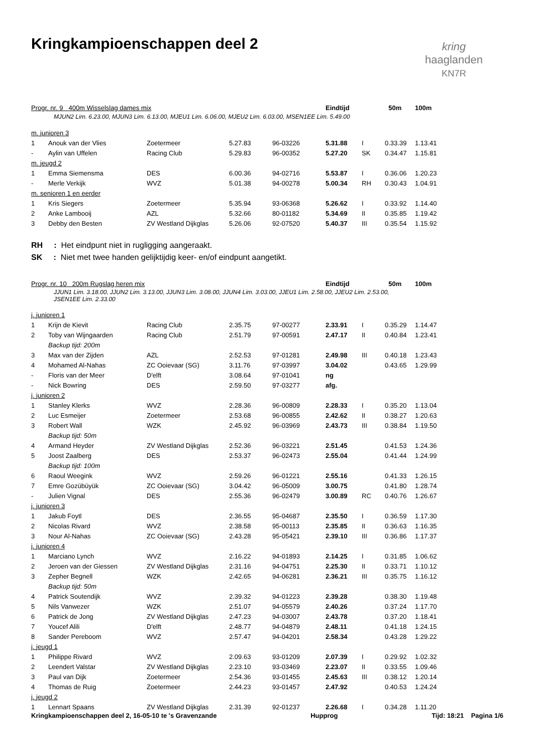Kringkampioenschappen deel 2
kring
haaglanden
KN7R
| Progr. nr. 9 400m Wisselslag dames mix | | | | | Eindtijd | | 50m | 100m |
| MJUN2 Lim. 6.23.00, MJUN3 Lim. 6.13.00, MJEU1 Lim. 6.06.00, MJEU2 Lim. 6.03.00, MSEN1EE Lim. 5.49.00 | | | | | | | | |
| m. junioren 3 | | | | | | | | |
| 1 | Anouk van der Vlies | Zoetermeer | 5.27.83 | 96-03226 | 5.31.88 | I | 0.33.39 | 1.13.41 |
| - | Aylin van Uffelen | Racing Club | 5.29.83 | 96-00352 | 5.27.20 | SK | 0.34.47 | 1.15.81 |
| m. jeugd 2 | | | | | | | | |
| 1 | Emma Siemensma | DES | 6.00.36 | 94-02716 | 5.53.87 | I | 0.36.06 | 1.20.23 |
| - | Merle Verkijk | WVZ | 5.01.38 | 94-00278 | 5.00.34 | RH | 0.30.43 | 1.04.91 |
| m. senioren 1 en eerder | | | | | | | | |
| 1 | Kris Siegers | Zoetermeer | 5.35.94 | 93-06368 | 5.26.62 | I | 0.33.92 | 1.14.40 |
| 2 | Anke Lambooij | AZL | 5.32.66 | 80-01182 | 5.34.69 | II | 0.35.85 | 1.19.42 |
| 3 | Debby den Besten | ZV Westland Dijkglas | 5.26.06 | 92-07520 | 5.40.37 | III | 0.35.54 | 1.15.92 |
RH : Het eindpunt niet in rugligging aangeraakt.
SK : Niet met twee handen gelijktijdig keer- en/of eindpunt aangetikt.
| Progr. nr. 10 200m Rugslag heren mix | | | | | Eindtijd | | 50m | 100m |
| JJUN1 Lim. 3.18.00, JJUN2 Lim. 3.13.00, JJUN3 Lim. 3.08.00, JJUN4 Lim. 3.03.00, JJEU1 Lim. 2.58.00, JJEU2 Lim. 2.53.00, JSEN1EE Lim. 2.33.00 | | | | | | | | |
| j. junioren 1 | | | | | | | | |
| 1 | Krijn de Kievit | Racing Club | 2.35.75 | 97-00277 | 2.33.91 | I | 0.35.29 | 1.14.47 |
| 2 | Toby van Wijngaarden | Racing Club | 2.51.79 | 97-00591 | 2.47.17 | II | 0.40.84 | 1.23.41 |
| | Backup tijd: 200m | | | | | | | |
| 3 | Max van der Zijden | AZL | 2.52.53 | 97-01281 | 2.49.98 | III | 0.40.18 | 1.23.43 |
| 4 | Mohamed Al-Nahas | ZC Ooievaar (SG) | 3.11.76 | 97-03997 | 3.04.02 | | 0.43.65 | 1.29.99 |
| - | Floris van der Meer | D'elft | 3.08.64 | 97-01041 | ng | | | |
| - | Nick Bowring | DES | 2.59.50 | 97-03277 | afg. | | | |
| j. junioren 2 | | | | | | | | |
| 1 | Stanley Klerks | WVZ | 2.28.36 | 96-00809 | 2.28.33 | I | 0.35.20 | 1.13.04 |
| 2 | Luc Esmeijer | Zoetermeer | 2.53.68 | 96-00855 | 2.42.62 | II | 0.38.27 | 1.20.63 |
| 3 | Robert Wall | WZK | 2.45.92 | 96-03969 | 2.43.73 | III | 0.38.84 | 1.19.50 |
| | Backup tijd: 50m | | | | | | | |
| 4 | Armand Heyder | ZV Westland Dijkglas | 2.52.36 | 96-03221 | 2.51.45 | | 0.41.53 | 1.24.36 |
| 5 | Joost Zaalberg | DES | 2.53.37 | 96-02473 | 2.55.04 | | 0.41.44 | 1.24.99 |
| | Backup tijd: 100m | | | | | | | |
| 6 | Raoul Weegink | WVZ | 2.59.26 | 96-01221 | 2.55.16 | | 0.41.33 | 1.26.15 |
| 7 | Emre Gozübüyük | ZC Ooievaar (SG) | 3.04.42 | 96-05009 | 3.00.75 | | 0.41.80 | 1.28.74 |
| - | Julien Vignal | DES | 2.55.36 | 96-02479 | 3.00.89 | RC | 0.40.76 | 1.26.67 |
| j. junioren 3 | | | | | | | | |
| 1 | Jakub Foytl | DES | 2.36.55 | 95-04687 | 2.35.50 | I | 0.36.59 | 1.17.30 |
| 2 | Nicolas Rivard | WVZ | 2.38.58 | 95-00113 | 2.35.85 | II | 0.36.63 | 1.16.35 |
| 3 | Nour Al-Nahas | ZC Ooievaar (SG) | 2.43.28 | 95-05421 | 2.39.10 | III | 0.36.86 | 1.17.37 |
| j. junioren 4 | | | | | | | | |
| 1 | Marciano Lynch | WVZ | 2.16.22 | 94-01893 | 2.14.25 | I | 0.31.85 | 1.06.62 |
| 2 | Jeroen van der Giessen | ZV Westland Dijkglas | 2.31.16 | 94-04751 | 2.25.30 | II | 0.33.71 | 1.10.12 |
| 3 | Zepher Begnell | WZK | 2.42.65 | 94-06281 | 2.36.21 | III | 0.35.75 | 1.16.12 |
| | Backup tijd: 50m | | | | | | | |
| 4 | Patrick Soutendijk | WVZ | 2.39.32 | 94-01223 | 2.39.28 | | 0.38.30 | 1.19.48 |
| 5 | Nils Vanwezer | WZK | 2.51.07 | 94-05579 | 2.40.26 | | 0.37.24 | 1.17.70 |
| 6 | Patrick de Jong | ZV Westland Dijkglas | 2.47.23 | 94-03007 | 2.43.78 | | 0.37.20 | 1.18.41 |
| 7 | Youcef Alili | D'elft | 2.48.77 | 94-04879 | 2.48.11 | | 0.41.18 | 1.24.15 |
| 8 | Sander Pereboom | WVZ | 2.57.47 | 94-04201 | 2.58.34 | | 0.43.28 | 1.29.22 |
| j. jeugd 1 | | | | | | | | |
| 1 | Philippe Rivard | WVZ | 2.09.63 | 93-01209 | 2.07.39 | I | 0.29.92 | 1.02.32 |
| 2 | Leendert Valstar | ZV Westland Dijkglas | 2.23.10 | 93-03469 | 2.23.07 | II | 0.33.55 | 1.09.46 |
| 3 | Paul van Dijk | Zoetermeer | 2.54.36 | 93-01455 | 2.45.63 | III | 0.38.12 | 1.20.14 |
| 4 | Thomas de Ruig | Zoetermeer | 2.44.23 | 93-01457 | 2.47.92 | | 0.40.53 | 1.24.24 |
| j. jeugd 2 | | | | | | | | |
| 1 | Lennart Spaans | ZV Westland Dijkglas | 2.31.39 | 92-01237 | 2.26.68 | I | 0.34.28 | 1.11.20 |
Kringkampioenschappen deel 2, 16-05-10 te 's Gravenzande Hupprog Tijd: 18:21 Pagina 1/6